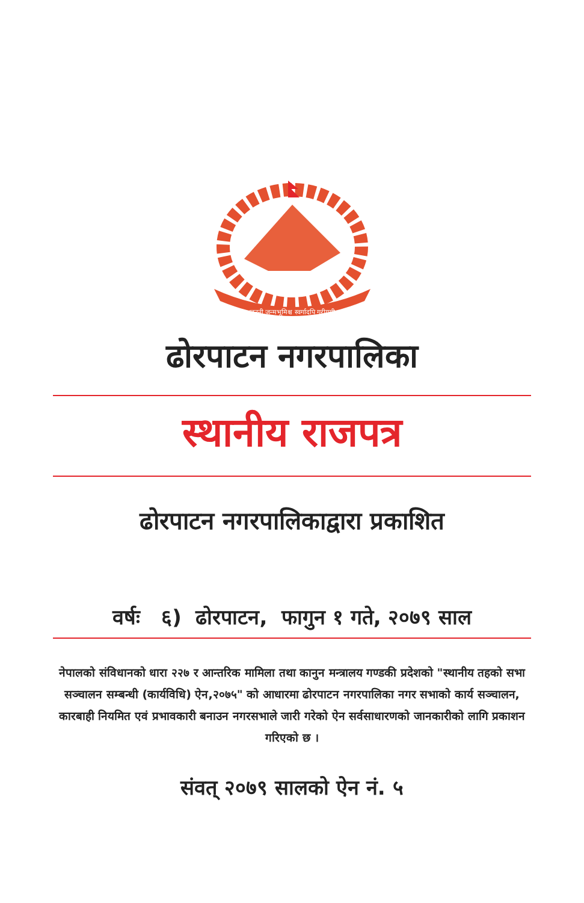जननी जन्मभूमिश्च स्वर्गादपि गरीयसी
ढोरपाटन नगरपालिका
स्थानीय राजपत्र
ढोरपाटन नगरपालिकाद्वारा प्रकाशित
वर्षः ६) ढोरपाटन, फागुन १ गते, २०७९ साल
नेपालको संविधानको धारा २२७ र आन्तरिक मामिला तथा कानुन मन्त्रालय गण्डकी प्रदेशको "स्थानीय तहको सभा सञ्चालन सम्बन्धी (कार्यविधि) ऐन,२०७५" को आधारमा ढोरपाटन नगरपालिका नगर सभाको कार्य सञ्चालन, कारबाही नियमित एवं प्रभावकारी बनाउन नगरसभाले जारी गरेको ऐन सर्वसाधारणको जानकारीको लागि प्रकाशन गरिएको छ ।
संवत् २०७९ सालको ऐन नं. ५